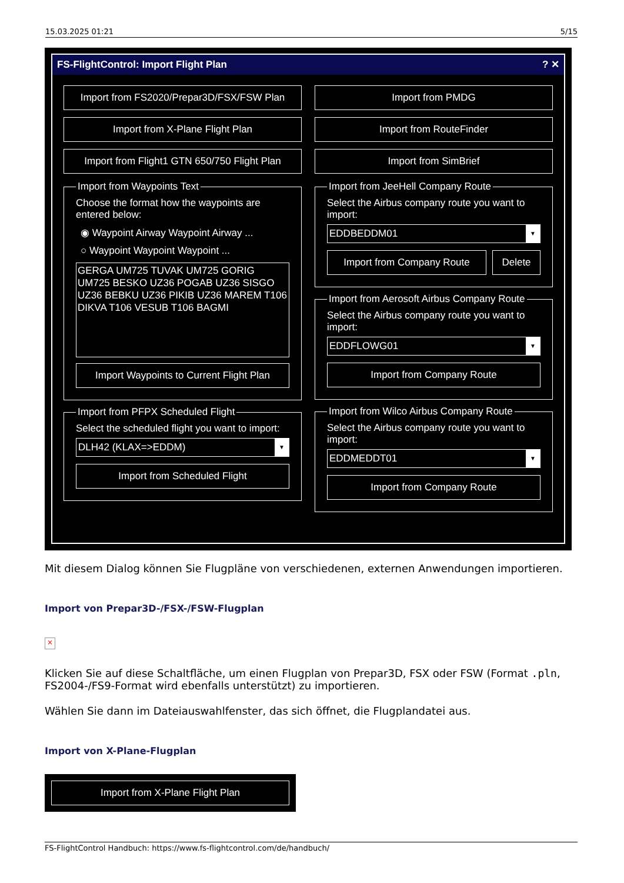15.03.2025 01:21 5/15
FS-FlightControl: Import Flight Plan? ✕
Import from FS2020/Prepar3D/FSX/FSW Plan
Import from X-Plane Flight Plan
Import from Flight1 GTN 650/750 Flight Plan
Import from Waypoints Text
Choose the format how the waypoints are entered below:
◉ Waypoint Airway Waypoint Airway ...
○ Waypoint Waypoint Waypoint ...
GERGA UM725 TUVAK UM725 GORIG UM725 BESKO UZ36 POGAB UZ36 SISGO UZ36 BEBKU UZ36 PIKIB UZ36 MAREM T106 DIKVA T106 VESUB T106 BAGMI
Import Waypoints to Current Flight Plan
Import from PFPX Scheduled Flight
Select the scheduled flight you want to import:
DLH42 (KLAX=>EDDM) ▼
Import from Scheduled Flight
Import from PMDG
Import from RouteFinder
Import from SimBrief
Import from JeeHell Company Route
Select the Airbus company route you want to import:
EDDBEDDM01 ▼
Import from Company Route Delete
Import from Aerosoft Airbus Company Route
Select the Airbus company route you want to import:
EDDFLOWG01 ▼
Import from Company Route
Import from Wilco Airbus Company Route
Select the Airbus company route you want to import:
EDDMEDDT01 ▼
Import from Company Route
Mit diesem Dialog können Sie Flugpläne von verschiedenen, externen Anwendungen importieren.
Import von Prepar3D-/FSX-/FSW-Flugplan
×
Klicken Sie auf diese Schaltfläche, um einen Flugplan von Prepar3D, FSX oder FSW (Format .pln, FS2004-/FS9-Format wird ebenfalls unterstützt) zu importieren.
Wählen Sie dann im Dateiauswahlfenster, das sich öffnet, die Flugplandatei aus.
Import von X-Plane-Flugplan
Import from X-Plane Flight Plan
FS-FlightControl Handbuch: https://www.fs-flightcontrol.com/de/handbuch/